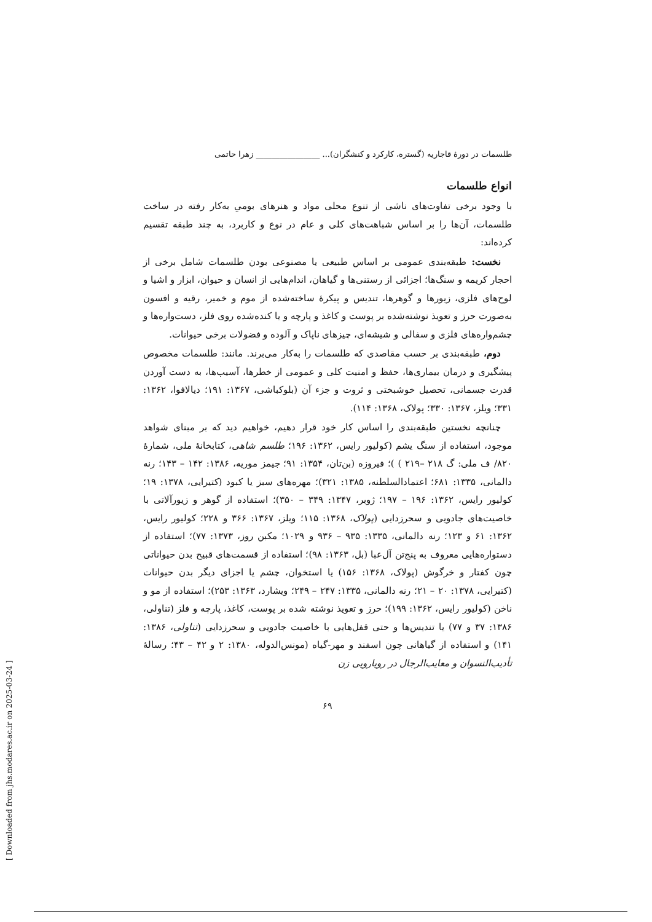طلسمات در دورهٔ قاجاریه (گستره، کارکرد و کنشگران)... ________________ زهرا حاتمی
انواع طلسمات
با وجود برخی تفاوت‌های ناشی از تنوع محلی مواد و هنرهای بومیِ به‌کار رفته در ساخت طلسمات، آن‌ها را بر اساس شباهت‌های کلی و عام در نوع و کاربرد، به چند طبقه تقسیم کرده‌اند:
نخست: طبقه‌بندی عمومی بر اساس طبیعی یا مصنوعی بودن طلسمات شامل برخی از احجار کریمه و سنگ‌ها؛ اجزائی از رستنی‌ها و گیاهان، اندام‌هایی از انسان و حیوان، ابزار و اشیا و لوح‌های فلزی، زیورها و گوهرها، تندیس و پیکرهٔ ساخته‌شده از موم و خمیر، رقیه و افسون به‌صورت حرز و تعویذ نوشته‌شده بر پوست و کاغذ و پارچه و یا کنده‌شده روی فلز، دست‌واره‌ها و چشم‌واره‌های فلزی و سفالی و شیشه‌ای، چیزهای ناپاک و آلوده و فضولات برخی حیوانات.
دوم، طبقه‌بندی بر حسب مقاصدی که طلسمات را به‌کار می‌برند. مانند: طلسمات مخصوص پیشگیری و درمان بیماری‌ها، حفظ و امنیت کلی و عمومی از خطرها، آسیب‌ها، به دست آوردن قدرت جسمانی، تحصیل خوشبختی و ثروت و جزء آن (بلوکباشی، ۱۳۶۷: ۱۹۱؛ دیالافوا، ۱۳۶۲: ۳۳۱؛ ویلز، ۱۳۶۷: ۳۳۰؛ پولاک، ۱۳۶۸: ۱۱۴).
چنانچه نخستین طبقه‌بندی را اساس کار خود قرار دهیم، خواهیم دید که بر مبنای شواهد موجود، استفاده از سنگ یشم (کولیور رایس، ۱۳۶۲: ۱۹۶؛ طلسم شاهی، کتابخانهٔ ملی، شمارهٔ ۸۲۰/ ف ملی: گ ۲۱۸ –۲۱۹ ) )؛ فیروزه (بن‌تان، ۱۳۵۴: ۹۱؛ جیمز موریه، ۱۳۸۶: ۱۴۲ – ۱۴۳؛ رنه دالمانی، ۱۳۳۵: ۶۸۱؛ اعتمادالسلطنه، ۱۳۸۵: ۳۲۱)؛ مهره‌های سبز یا کبود (کتیرایی، ۱۳۷۸: ۱۹؛ کولیور رایس، ۱۳۶۲: ۱۹۶ – ۱۹۷؛ ژوبر، ۱۳۴۷: ۳۴۹ – ۳۵۰)؛ استفاده از گوهر و زیورآلاتی با خاصیت‌های جادویی و سحرزدایی (پولاک، ۱۳۶۸: ۱۱۵؛ ویلز، ۱۳۶۷: ۳۶۶ و ۲۲۸؛ کولیور رایس، ۱۳۶۲: ۶۱ و ۱۲۳؛ رنه دالمانی، ۱۳۳۵: ۹۳۵ – ۹۳۶ و ۱۰۲۹؛ مکبن روز، ۱۳۷۳: ۷۷)؛ استفاده از دستواره‌هایی معروف به پنج‌تن آل‌عبا (بل، ۱۳۶۳: ۹۸)؛ استفاده از قسمت‌های قبیح بدن حیواناتی چون کفتار و خرگوش (پولاک، ۱۳۶۸: ۱۵۶) یا استخوان، چشم یا اجزای دیگر بدن حیوانات (کتیرایی، ۱۳۷۸: ۲۰ – ۲۱؛ رنه دالمانی، ۱۳۳۵: ۲۴۷ – ۲۴۹؛ ویشارد، ۱۳۶۳: ۲۵۳)؛ استفاده از مو و ناخن (کولیور رایس، ۱۳۶۲: ۱۹۹)؛ حرز و تعویذ نوشته شده بر پوست، کاغذ، پارچه و فلز (تناولی، ۱۳۸۶: ۳۷ و ۷۷) یا تندیس‌ها و حتی قفل‌هایی با خاصیت جادویی و سحرزدایی (تناولی، ۱۳۸۶: ۱۴۱) و استفاده از گیاهانی چون اسفند و مهر-گیاه (مونس‌الدوله، ۱۳۸۰: ۲ و ۴۲ – ۴۳؛ رسالهٔ تأدیب‌النسوان و معایب‌الرجال در رویارویی زن
۶۹
[ Downloaded from jhs.modares.ac.ir on 2025-03-24 ]